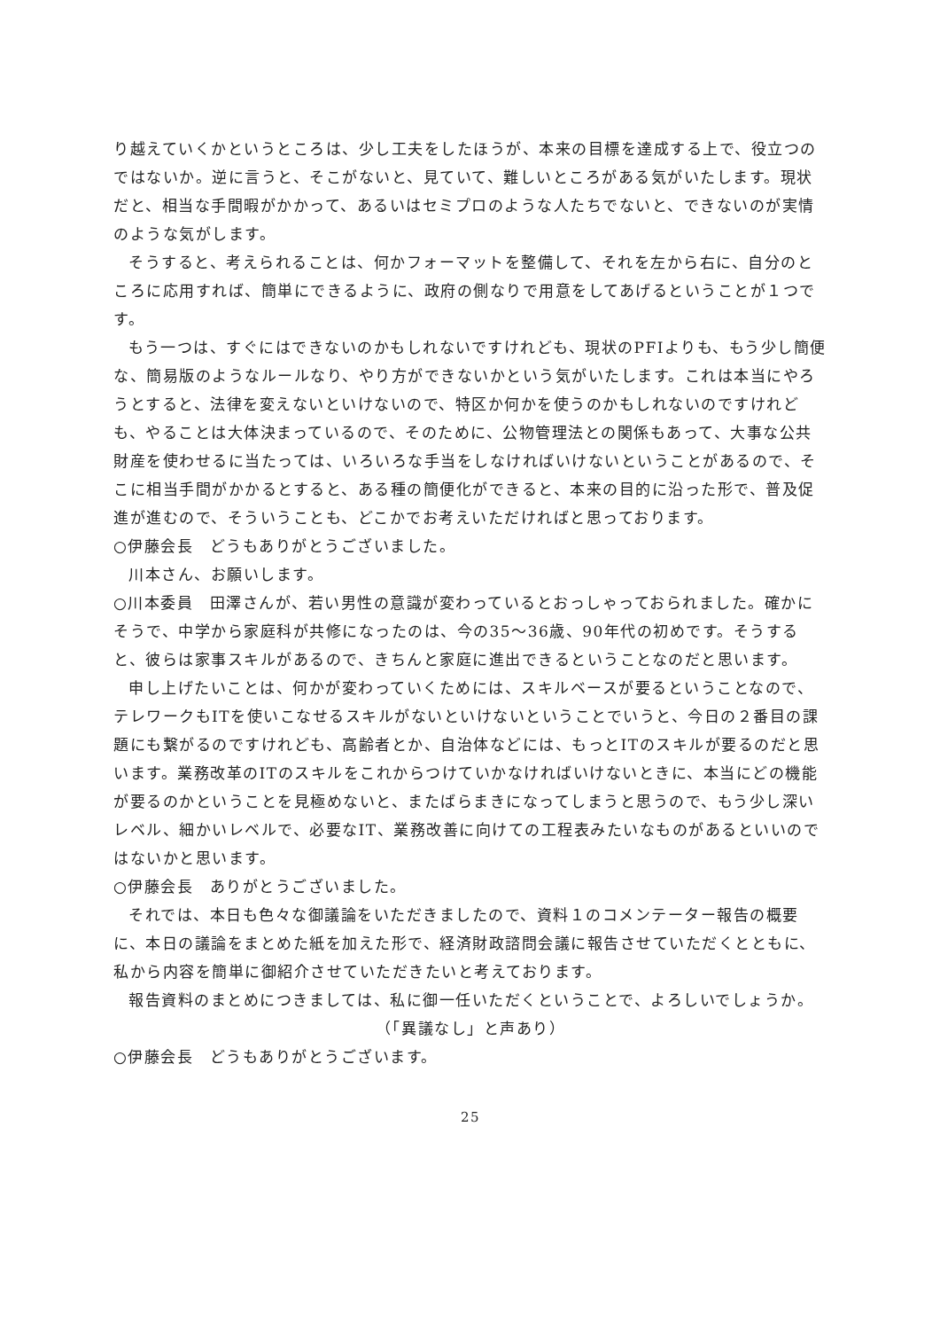り越えていくかというところは、少し工夫をしたほうが、本来の目標を達成する上で、役立つのではないか。逆に言うと、そこがないと、見ていて、難しいところがある気がいたします。現状だと、相当な手間暇がかかって、あるいはセミプロのような人たちでないと、できないのが実情のような気がします。
そうすると、考えられることは、何かフォーマットを整備して、それを左から右に、自分のところに応用すれば、簡単にできるように、政府の側なりで用意をしてあげるということが１つです。
もう一つは、すぐにはできないのかもしれないですけれども、現状のPFIよりも、もう少し簡便な、簡易版のようなルールなり、やり方ができないかという気がいたします。これは本当にやろうとすると、法律を変えないといけないので、特区か何かを使うのかもしれないのですけれども、やることは大体決まっているので、そのために、公物管理法との関係もあって、大事な公共財産を使わせるに当たっては、いろいろな手当をしなければいけないということがあるので、そこに相当手間がかかるとすると、ある種の簡便化ができると、本来の目的に沿った形で、普及促進が進むので、そういうことも、どこかでお考えいただければと思っております。
○伊藤会長　どうもありがとうございました。
川本さん、お願いします。
○川本委員　田澤さんが、若い男性の意識が変わっているとおっしゃっておられました。確かにそうで、中学から家庭科が共修になったのは、今の35～36歳、90年代の初めです。そうすると、彼らは家事スキルがあるので、きちんと家庭に進出できるということなのだと思います。
申し上げたいことは、何かが変わっていくためには、スキルベースが要るということなので、テレワークもITを使いこなせるスキルがないといけないということでいうと、今日の２番目の課題にも繋がるのですけれども、高齢者とか、自治体などには、もっとITのスキルが要るのだと思います。業務改革のITのスキルをこれからつけていかなければいけないときに、本当にどの機能が要るのかということを見極めないと、またばらまきになってしまうと思うので、もう少し深いレベル、細かいレベルで、必要なIT、業務改善に向けての工程表みたいなものがあるといいのではないかと思います。
○伊藤会長　ありがとうございました。
それでは、本日も色々な御議論をいただきましたので、資料１のコメンテーター報告の概要に、本日の議論をまとめた紙を加えた形で、経済財政諮問会議に報告させていただくとともに、私から内容を簡単に御紹介させていただきたいと考えております。
報告資料のまとめにつきましては、私に御一任いただくということで、よろしいでしょうか。
（「異議なし」と声あり）
○伊藤会長　どうもありがとうございます。
25